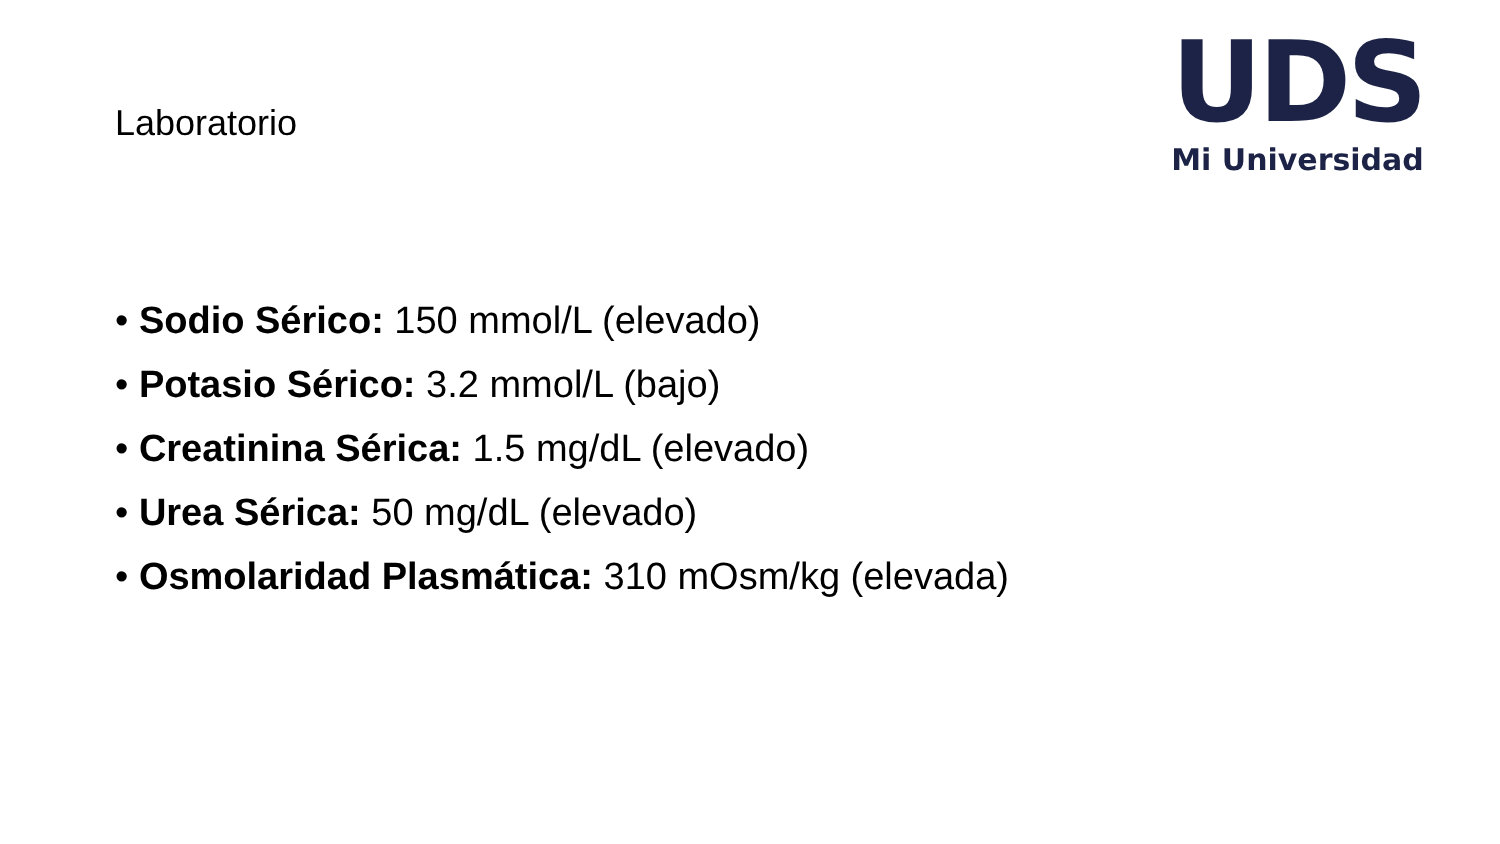UDS
Mi Universidad
Laboratorio
• Sodio Sérico: 150 mmol/L (elevado)
• Potasio Sérico: 3.2 mmol/L (bajo)
• Creatinina Sérica: 1.5 mg/dL (elevado)
• Urea Sérica: 50 mg/dL (elevado)
• Osmolaridad Plasmática: 310 mOsm/kg (elevada)